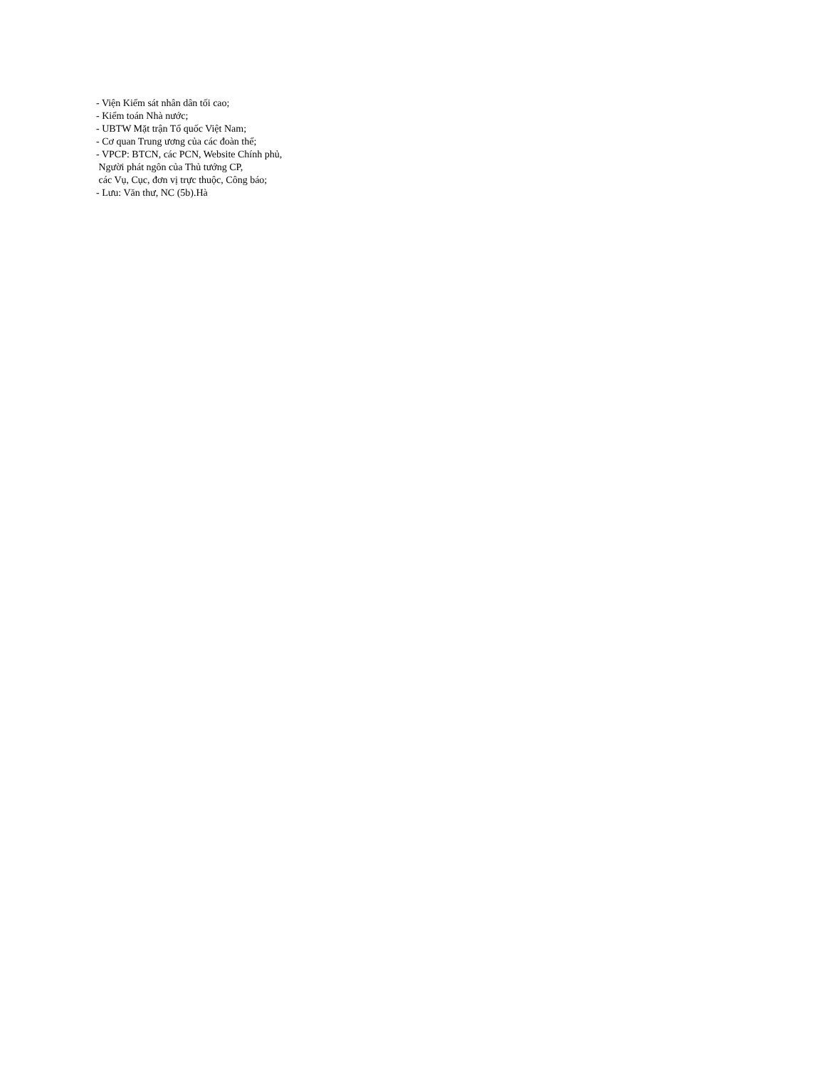- Viện Kiểm sát nhân dân tối cao; - Kiểm toán Nhà nước; - UBTW Mặt trận Tổ quốc Việt Nam; - Cơ quan Trung ương của các đoàn thể; - VPCP: BTCN, các PCN, Website Chính phủ, Người phát ngôn của Thủ tướng CP, các Vụ, Cục, đơn vị trực thuộc, Công báo; - Lưu: Văn thư, NC (5b).Hà